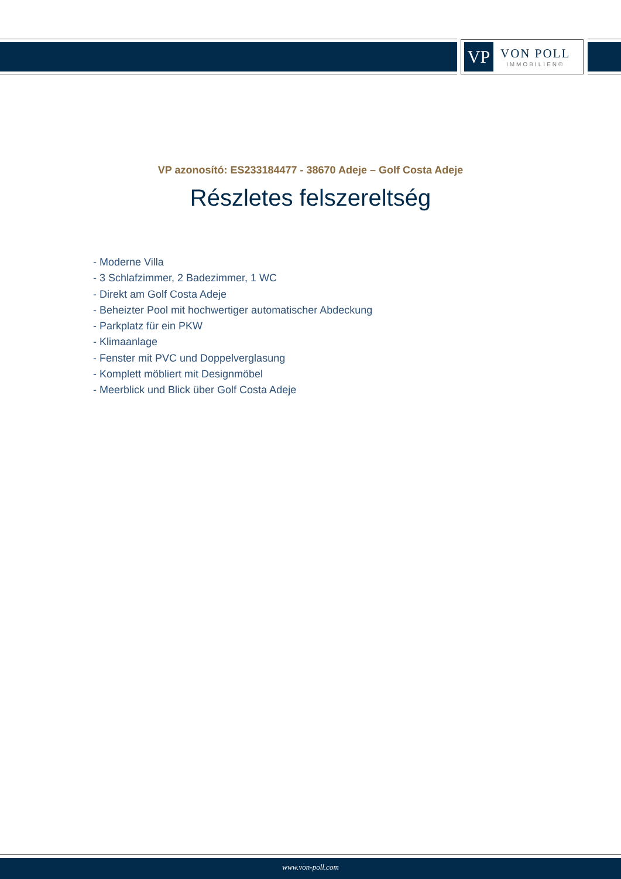VP
VON POLL
IMMOBILIEN®
VP azonosító: ES233184477 - 38670 Adeje – Golf Costa Adeje
Részletes felszereltség
- Moderne Villa
- 3 Schlafzimmer, 2 Badezimmer, 1 WC
- Direkt am Golf Costa Adeje
- Beheizter Pool mit hochwertiger automatischer Abdeckung
- Parkplatz für ein PKW
- Klimaanlage
- Fenster mit PVC und Doppelverglasung
- Komplett möbliert mit Designmöbel
- Meerblick und Blick über Golf Costa Adeje
www.von-poll.com